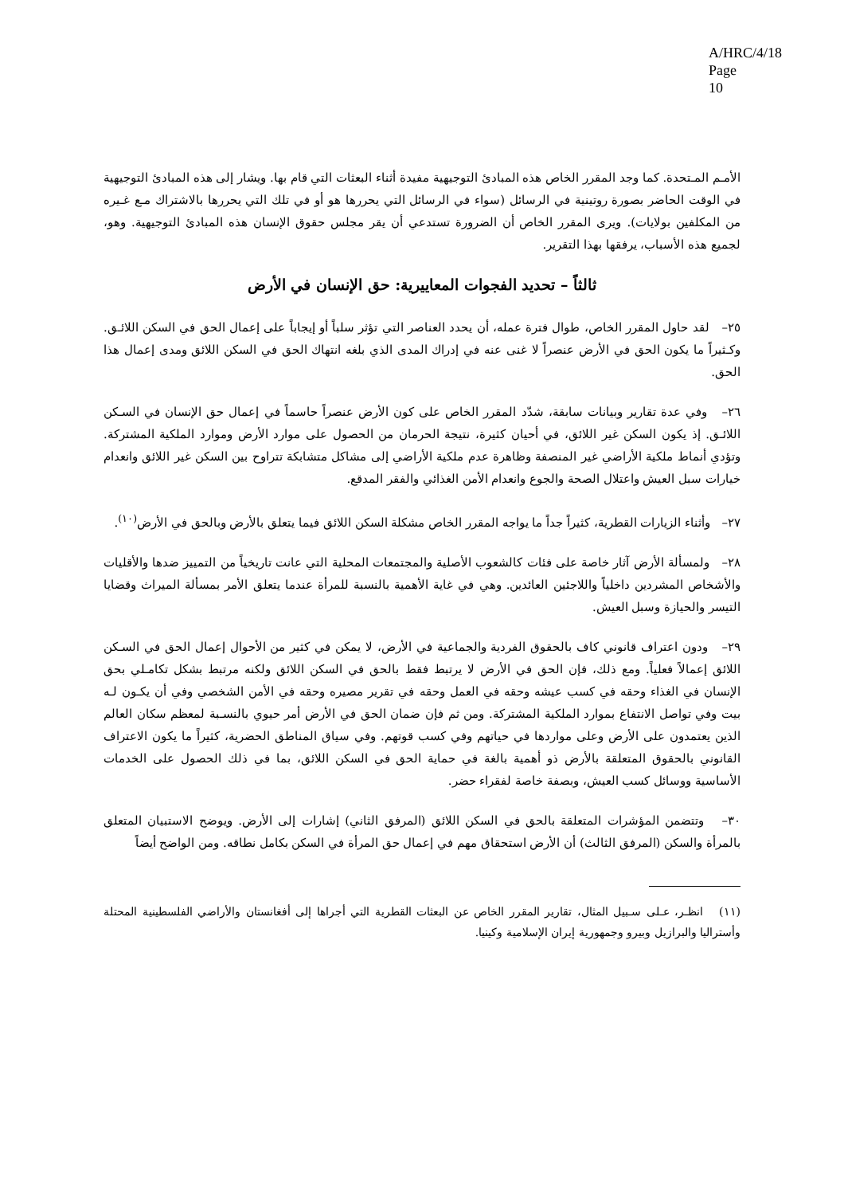A/HRC/4/18
Page 10
الأمـم المـتحدة. كما وجد المقرر الخاص هذه المبادئ التوجيهية مفيدة أثناء البعثات التي قام بها. ويشار إلى هذه المبادئ التوجيهية في الوقت الحاضر بصورة روتينية في الرسائل (سواء في الرسائل التي يحررها هو أو في تلك التي يحررها بالاشتراك مـع غـيره من المكلفين بولايات). ويرى المقرر الخاص أن الضرورة تستدعي أن يقر مجلس حقوق الإنسان هذه المبادئ التوجيهية. وهو، لجميع هذه الأسباب، يرفقها بهذا التقرير.
ثالثاً – تحديد الفجوات المعاييرية: حق الإنسان في الأرض
٢٥– لقد حاول المقرر الخاص، طوال فترة عمله، أن يحدد العناصر التي تؤثر سلباً أو إيجاباً على إعمال الحق في السكن اللائـق. وكـثيراً ما يكون الحق في الأرض عنصراً لا غنى عنه في إدراك المدى الذي بلغه انتهاك الحق في السكن اللائق ومدى إعمال هذا الحق.
٢٦– وفي عدة تقارير وبيانات سابقة، شدّد المقرر الخاص على كون الأرض عنصراً حاسماً في إعمال حق الإنسان في السـكن اللائـق. إذ يكون السكن غير اللائق، في أحيان كثيرة، نتيجة الحرمان من الحصول على موارد الأرض وموارد الملكية المشتركة. وتؤدي أنماط ملكية الأراضي غير المنصفة وظاهرة عدم ملكية الأراضي إلى مشاكل متشابكة تتراوح بين السكن غير اللائق وانعدام خيارات سبل العيش واعتلال الصحة والجوع وانعدام الأمن الغذائي والفقر المدقع.
٢٧– وأثناء الزيارات القطرية، كثيراً جداً ما يواجه المقرر الخاص مشكلة السكن اللائق فيما يتعلق بالأرض وبالحق في الأرض<sup>(١٠)</sup>.
٢٨– ولمسألة الأرض آثار خاصة على فئات كالشعوب الأصلية والمجتمعات المحلية التي عانت تاريخياً من التمييز ضدها والأقليات والأشخاص المشردين داخلياً واللاجئين العائدين. وهي في غاية الأهمية بالنسبة للمرأة عندما يتعلق الأمر بمسألة الميراث وقضايا التيسر والحيازة وسبل العيش.
٢٩– ودون اعتراف قانوني كاف بالحقوق الفردية والجماعية في الأرض، لا يمكن في كثير من الأحوال إعمال الحق في السـكن اللائق إعمالاً فعلياً. ومع ذلك، فإن الحق في الأرض لا يرتبط فقط بالحق في السكن اللائق ولكنه مرتبط بشكل تكامـلي بحق الإنسان في الغذاء وحقه في كسب عيشه وحقه في العمل وحقه في تقرير مصيره وحقه في الأمن الشخصي وفي أن يكـون لـه بيت وفي تواصل الانتفاع بموارد الملكية المشتركة. ومن ثم فإن ضمان الحق في الأرض أمر حيوي بالنسـبة لمعظم سكان العالم الذين يعتمدون على الأرض وعلى مواردها في حياتهم وفي كسب قوتهم. وفي سياق المناطق الحضرية، كثيراً ما يكون الاعتراف القانوني بالحقوق المتعلقة بالأرض ذو أهمية بالغة في حماية الحق في السكن اللائق، بما في ذلك الحصول على الخدمات الأساسية ووسائل كسب العيش، وبصفة خاصة لفقراء حضر.
٣٠– وتتضمن المؤشرات المتعلقة بالحق في السكن اللائق (المرفق الثاني) إشارات إلى الأرض. ويوضح الاستبيان المتعلق بالمرأة والسكن (المرفق الثالث) أن الأرض استحقاق مهم في إعمال حق المرأة في السكن بكامل نطاقه. ومن الواضح أيضاً
(١١) انظـر، عـلى سـبيل المثال، تقارير المقرر الخاص عن البعثات القطرية التي أجراها إلى أفغانستان والأراضي الفلسطينية المحتلة وأستراليا والبرازيل وبيرو وجمهورية إيران الإسلامية وكينيا.